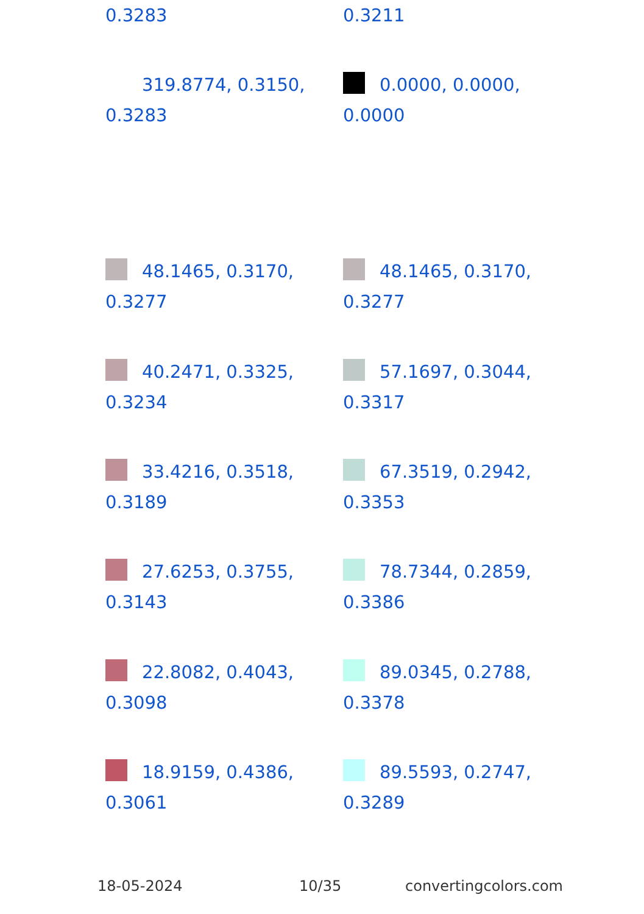0.3283 0.3211
319.8774, 0.3150, 0.3283
0.0000, 0.0000, 0.0000
48.1465, 0.3170, 0.3277
48.1465, 0.3170, 0.3277
40.2471, 0.3325, 0.3234
57.1697, 0.3044, 0.3317
33.4216, 0.3518, 0.3189
67.3519, 0.2942, 0.3353
27.6253, 0.3755, 0.3143
78.7344, 0.2859, 0.3386
22.8082, 0.4043, 0.3098
89.0345, 0.2788, 0.3378
18.9159, 0.4386, 0.3061
89.5593, 0.2747, 0.3289
18-05-2024 10/35 convertingcolors.com